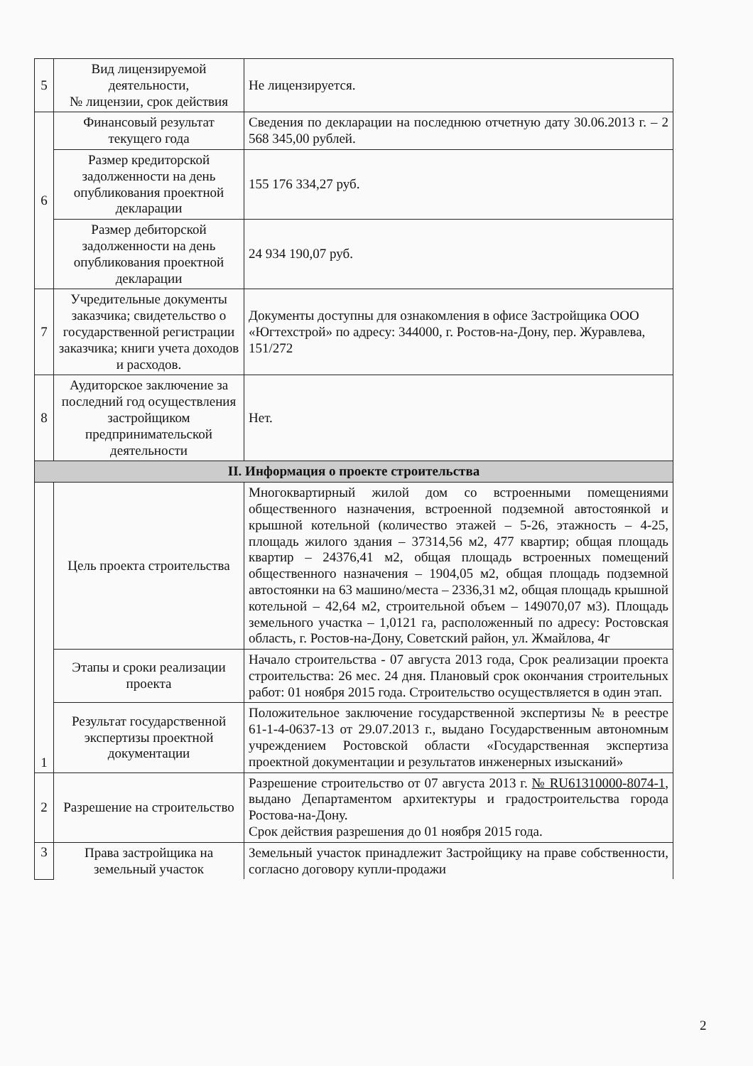| 5 | Вид лицензируемой деятельности, № лицензии, срок действия | Не лицензируется. |
| 6 | Финансовый результат текущего года | Сведения по декларации на последнюю отчетную дату 30.06.2013 г. – 2 568 345,00 рублей. |
| | Размер кредиторской задолженности на день опубликования проектной декларации | 155 176 334,27 руб. |
| | Размер дебиторской задолженности на день опубликования проектной декларации | 24 934 190,07 руб. |
| 7 | Учредительные документы заказчика; свидетельство о государственной регистрации заказчика; книги учета доходов и расходов. | Документы доступны для ознакомления в офисе Застройщика ООО «Югтехстрой» по адресу: 344000, г. Ростов-на-Дону, пер. Журавлева, 151/272 |
| 8 | Аудиторское заключение за последний год осуществления застройщиком предпринимательской деятельности | Нет. |
| II. Информация о проекте строительства | | |
| 1 | Цель проекта строительства | Многоквартирный жилой дом со встроенными помещениями общественного назначения, встроенной подземной автостоянкой и крышной котельной (количество этажей – 5-26, этажность – 4-25, площадь жилого здания – 37314,56 м2, 477 квартир; общая площадь квартир – 24376,41 м2, общая площадь встроенных помещений общественного назначения – 1904,05 м2, общая площадь подземной автостоянки на 63 машино/места – 2336,31 м2, общая площадь крышной котельной – 42,64 м2, строительной объем – 149070,07 м3). Площадь земельного участка – 1,0121 га, расположенный по адресу: Ростовская область, г. Ростов-на-Дону, Советский район, ул. Жмайлова, 4г |
| | Этапы и сроки реализации проекта | Начало строительства - 07 августа 2013 года, Срок реализации проекта строительства: 26 мес. 24 дня. Плановый срок окончания строительных работ: 01 ноября 2015 года. Строительство осуществляется в один этап. |
| | Результат государственной экспертизы проектной документации | Положительное заключение государственной экспертизы № в реестре 61-1-4-0637-13 от 29.07.2013 г., выдано Государственным автономным учреждением Ростовской области «Государственная экспертиза проектной документации и результатов инженерных изысканий» |
| 2 | Разрешение на строительство | Разрешение строительство от 07 августа 2013 г. № RU61310000-8074-1 , выдано Департаментом архитектуры и градостроительства города Ростова-на-Дону. Срок действия разрешения до 01 ноября 2015 года. |
| 3 | Права застройщика на земельный участок | Земельный участок принадлежит Застройщику на праве собственности, согласно договору купли-продажи |
2